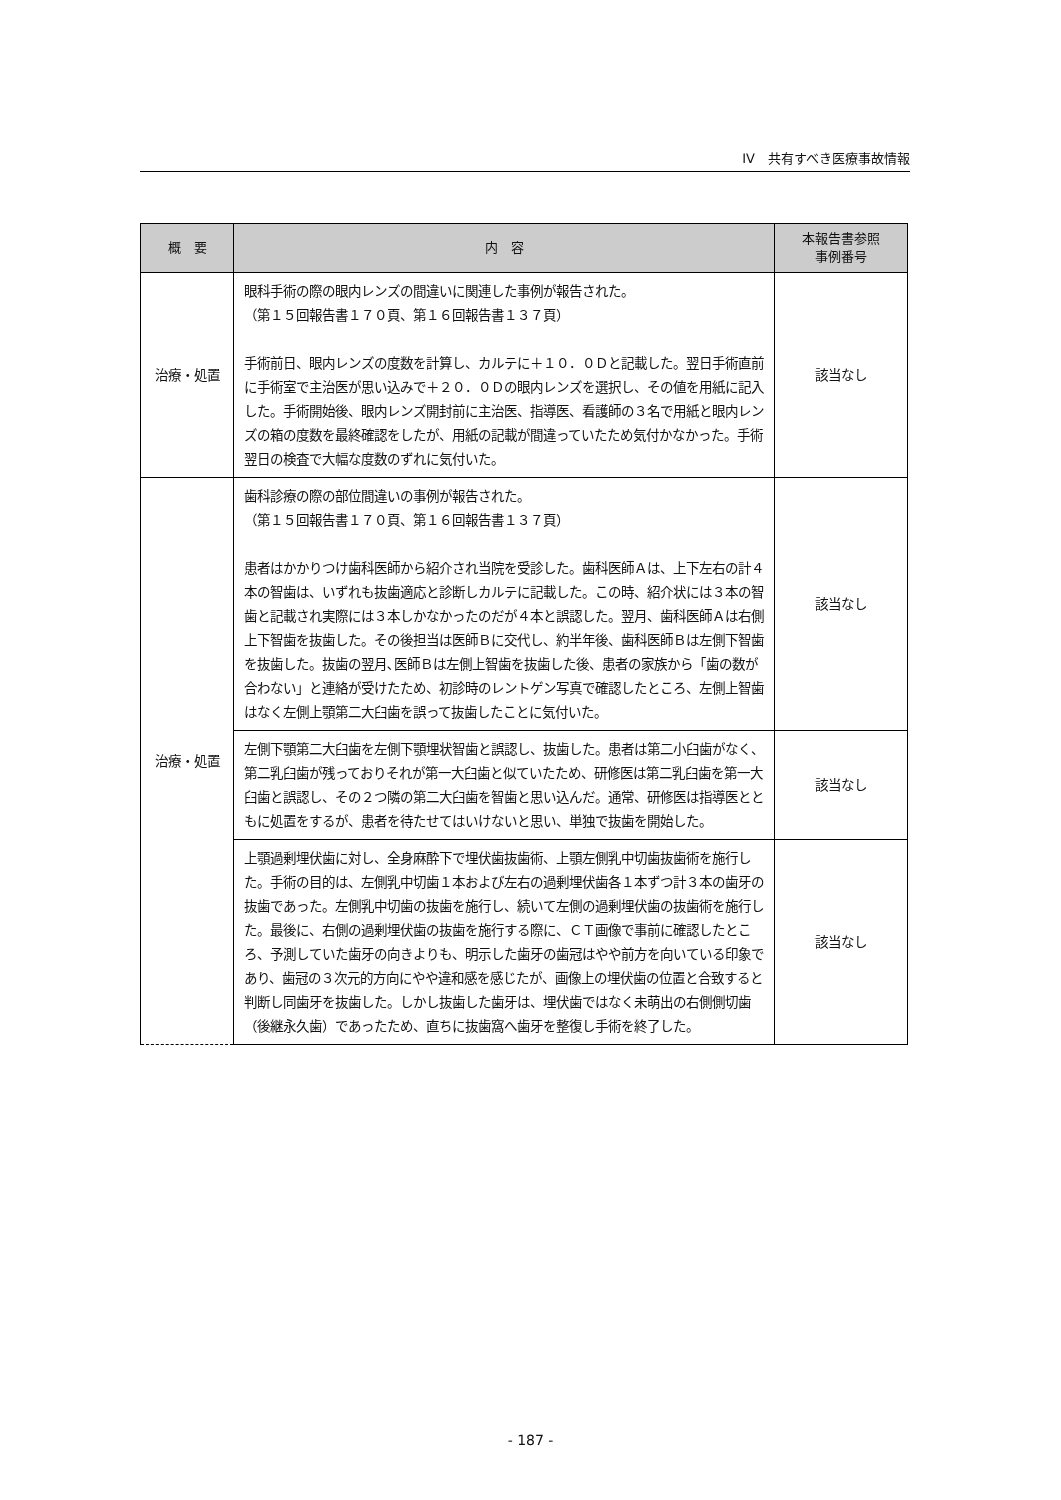IV　共有すべき医療事故情報
| 概 要 | 内 容 | 本報告書参照 事例番号 |
| --- | --- | --- |
| 治療・処置 | 眼科手術の際の眼内レンズの間違いに関連した事例が報告された。 （第１５回報告書１７０頁、第１６回報告書１３７頁） 手術前日、眼内レンズの度数を計算し、カルテに＋１０．０Ｄと記載した。翌日手術直前に手術室で主治医が思い込みで＋２０．０Ｄの眼内レンズを選択し、その値を用紙に記入した。手術開始後、眼内レンズ開封前に主治医、指導医、看護師の３名で用紙と眼内レンズの箱の度数を最終確認をしたが、用紙の記載が間違っていたため気付かなかった。手術翌日の検査で大幅な度数のずれに気付いた。 | 該当なし |
| 治療・処置 | 歯科診療の際の部位間違いの事例が報告された。 （第１５回報告書１７０頁、第１６回報告書１３７頁） 患者はかかりつけ歯科医師から紹介され当院を受診した。歯科医師Ａは、上下左右の計４本の智歯は、いずれも抜歯適応と診断しカルテに記載した。この時、紹介状には３本の智歯と記載され実際には３本しかなかったのだが４本と誤認した。翌月、歯科医師Ａは右側上下智歯を抜歯した。その後担当は医師Ｂに交代し、約半年後、歯科医師Ｂは左側下智歯を抜歯した。抜歯の翌月､医師Ｂは左側上智歯を抜歯した後、患者の家族から「歯の数が合わない」と連絡が受けたため、初診時のレントゲン写真で確認したところ、左側上智歯はなく左側上顎第二大臼歯を誤って抜歯したことに気付いた。 | 該当なし |
| | 左側下顎第二大臼歯を左側下顎埋状智歯と誤認し、抜歯した。患者は第二小臼歯がなく、第二乳臼歯が残っておりそれが第一大臼歯と似ていたため、研修医は第二乳臼歯を第一大臼歯と誤認し、その２つ隣の第二大臼歯を智歯と思い込んだ。通常、研修医は指導医とともに処置をするが、患者を待たせてはいけないと思い、単独で抜歯を開始した。 | 該当なし |
| | 上顎過剰埋伏歯に対し、全身麻酔下で埋伏歯抜歯術、上顎左側乳中切歯抜歯術を施行した。手術の目的は、左側乳中切歯１本および左右の過剰埋伏歯各１本ずつ計３本の歯牙の抜歯であった。左側乳中切歯の抜歯を施行し、続いて左側の過剰埋伏歯の抜歯術を施行した。最後に、右側の過剰埋伏歯の抜歯を施行する際に、ＣＴ画像で事前に確認したところ、予測していた歯牙の向きよりも、明示した歯牙の歯冠はやや前方を向いている印象であり、歯冠の３次元的方向にやや違和感を感じたが、画像上の埋伏歯の位置と合致すると判断し同歯牙を抜歯した。しかし抜歯した歯牙は、埋伏歯ではなく未萌出の右側側切歯（後継永久歯）であったため、直ちに抜歯窩へ歯牙を整復し手術を終了した。 | 該当なし |
- 187 -